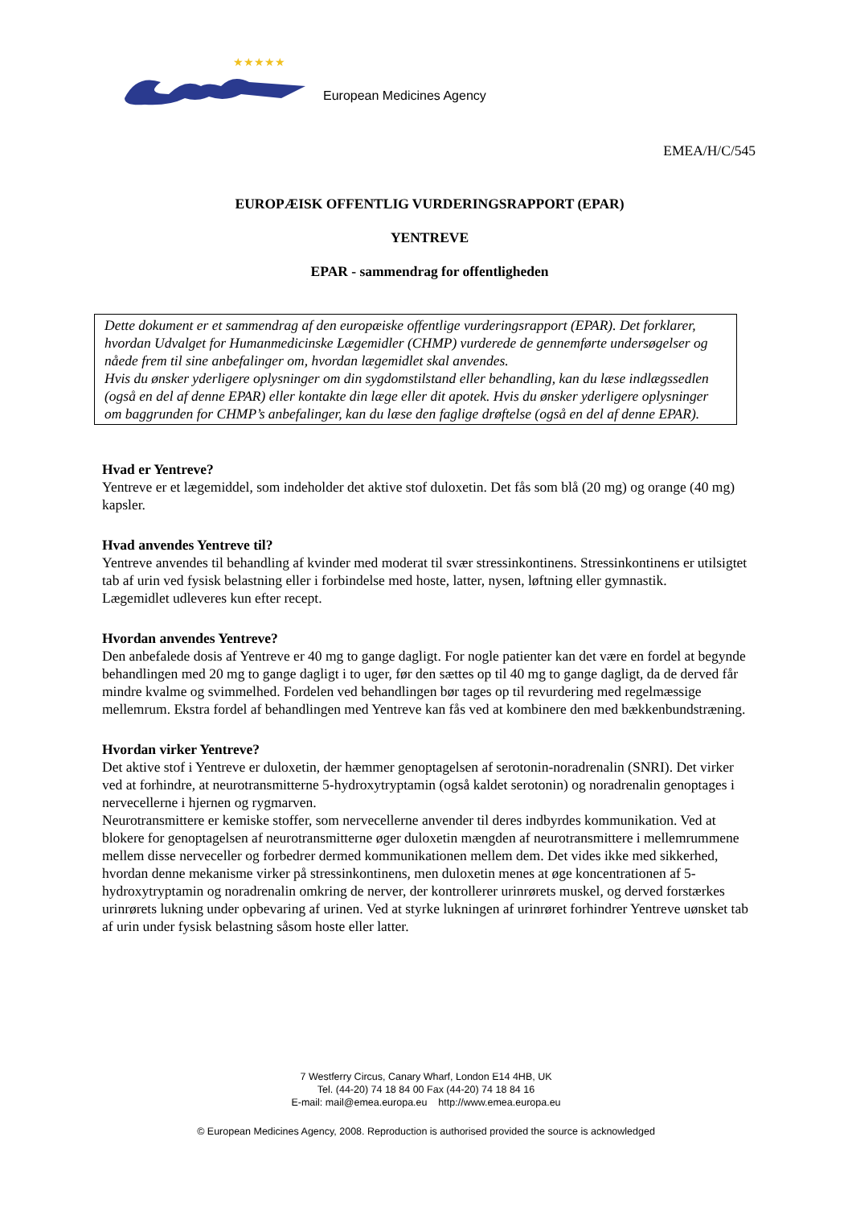★★★★★
European Medicines Agency
EMEA/H/C/545
EUROPÆISK OFFENTLIG VURDERINGSRAPPORT (EPAR)
YENTREVE
EPAR - sammendrag for offentligheden
Dette dokument er et sammendrag af den europæiske offentlige vurderingsrapport (EPAR). Det forklarer, hvordan Udvalget for Humanmedicinske Lægemidler (CHMP) vurderede de gennemførte undersøgelser og nåede frem til sine anbefalinger om, hvordan lægemidlet skal anvendes.
Hvis du ønsker yderligere oplysninger om din sygdomstilstand eller behandling, kan du læse indlægssedlen (også en del af denne EPAR) eller kontakte din læge eller dit apotek. Hvis du ønsker yderligere oplysninger om baggrunden for CHMP’s anbefalinger, kan du læse den faglige drøftelse (også en del af denne EPAR).
Hvad er Yentreve?
Yentreve er et lægemiddel, som indeholder det aktive stof duloxetin. Det fås som blå (20 mg) og orange (40 mg) kapsler.
Hvad anvendes Yentreve til?
Yentreve anvendes til behandling af kvinder med moderat til svær stressinkontinens. Stressinkontinens er utilsigtet tab af urin ved fysisk belastning eller i forbindelse med hoste, latter, nysen, løftning eller gymnastik.
Lægemidlet udleveres kun efter recept.
Hvordan anvendes Yentreve?
Den anbefalede dosis af Yentreve er 40 mg to gange dagligt. For nogle patienter kan det være en fordel at begynde behandlingen med 20 mg to gange dagligt i to uger, før den sættes op til 40 mg to gange dagligt, da de derved får mindre kvalme og svimmelhed. Fordelen ved behandlingen bør tages op til revurdering med regelmæssige mellemrum. Ekstra fordel af behandlingen med Yentreve kan fås ved at kombinere den med bækkenbundstræning.
Hvordan virker Yentreve?
Det aktive stof i Yentreve er duloxetin, der hæmmer genoptagelsen af serotonin-noradrenalin (SNRI). Det virker ved at forhindre, at neurotransmitterne 5-hydroxytryptamin (også kaldet serotonin) og noradrenalin genoptages i nervecellerne i hjernen og rygmarven.
Neurotransmittere er kemiske stoffer, som nervecellerne anvender til deres indbyrdes kommunikation. Ved at blokere for genoptagelsen af neurotransmitterne øger duloxetin mængden af neurotransmittere i mellemrummene mellem disse nerveceller og forbedrer dermed kommunikationen mellem dem. Det vides ikke med sikkerhed, hvordan denne mekanisme virker på stressinkontinens, men duloxetin menes at øge koncentrationen af 5-hydroxytryptamin og noradrenalin omkring de nerver, der kontrollerer urinrørets muskel, og derved forstærkes urinrørets lukning under opbevaring af urinen. Ved at styrke lukningen af urinrøret forhindrer Yentreve uønsket tab af urin under fysisk belastning såsom hoste eller latter.
7 Westferry Circus, Canary Wharf, London E14 4HB, UK
Tel. (44-20) 74 18 84 00 Fax (44-20) 74 18 84 16
E-mail: mail@emea.europa.eu http://www.emea.europa.eu
© European Medicines Agency, 2008. Reproduction is authorised provided the source is acknowledged